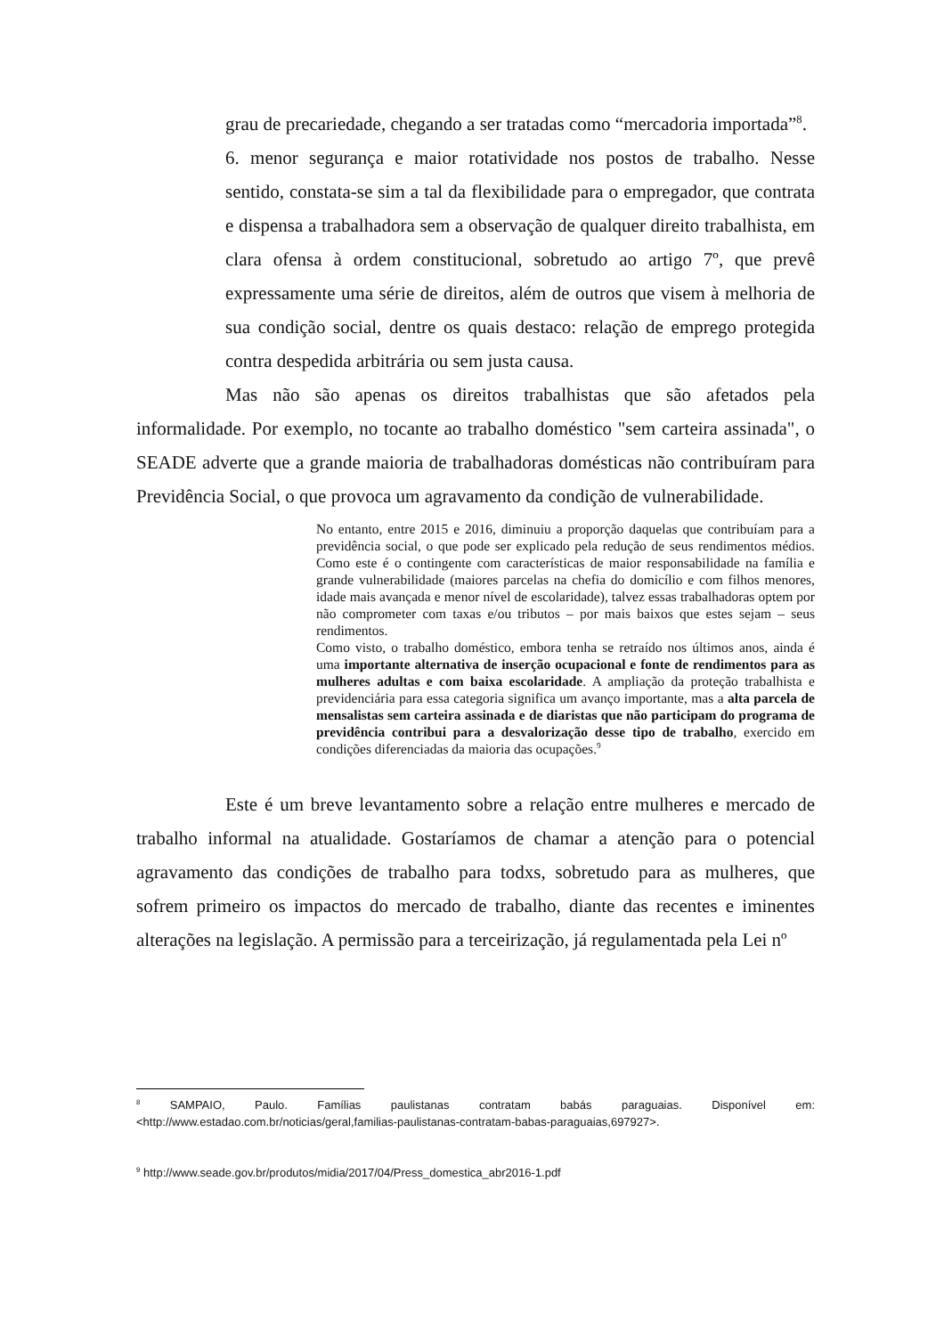grau de precariedade, chegando a ser tratadas como “mercadoria importada”<sup>8</sup>.
6. menor segurança e maior rotatividade nos postos de trabalho. Nesse sentido, constata-se sim a tal da flexibilidade para o empregador, que contrata e dispensa a trabalhadora sem a observação de qualquer direito trabalhista, em clara ofensa à ordem constitucional, sobretudo ao artigo 7º, que prevê expressamente uma série de direitos, além de outros que visem à melhoria de sua condição social, dentre os quais destaco: relação de emprego protegida contra despedida arbitrária ou sem justa causa.
Mas não são apenas os direitos trabalhistas que são afetados pela informalidade. Por exemplo, no tocante ao trabalho doméstico "sem carteira assinada", o SEADE adverte que a grande maioria de trabalhadoras domésticas não contribuíram para Previdência Social, o que provoca um agravamento da condição de vulnerabilidade.
No entanto, entre 2015 e 2016, diminuiu a proporção daquelas que contribuíam para a previdência social, o que pode ser explicado pela redução de seus rendimentos médios. Como este é o contingente com características de maior responsabilidade na família e grande vulnerabilidade (maiores parcelas na chefia do domicílio e com filhos menores, idade mais avançada e menor nível de escolaridade), talvez essas trabalhadoras optem por não comprometer com taxas e/ou tributos – por mais baixos que estes sejam – seus rendimentos.
Como visto, o trabalho doméstico, embora tenha se retraído nos últimos anos, ainda é uma importante alternativa de inserção ocupacional e fonte de rendimentos para as mulheres adultas e com baixa escolaridade. A ampliação da proteção trabalhista e previdenciária para essa categoria significa um avanço importante, mas a alta parcela de mensalistas sem carteira assinada e de diaristas que não participam do programa de previdência contribui para a desvalorização desse tipo de trabalho, exercido em condições diferenciadas da maioria das ocupações.<sup>9</sup>
Este é um breve levantamento sobre a relação entre mulheres e mercado de trabalho informal na atualidade. Gostaríamos de chamar a atenção para o potencial agravamento das condições de trabalho para todxs, sobretudo para as mulheres, que sofrem primeiro os impactos do mercado de trabalho, diante das recentes e iminentes alterações na legislação. A permissão para a terceirização, já regulamentada pela Lei nº
<sup>8</sup> SAMPAIO, Paulo. Famílias paulistanas contratam babás paraguaias. Disponível em: <http://www.estadao.com.br/noticias/geral,familias-paulistanas-contratam-babas-paraguaias,697927>.
<sup>9</sup> http://www.seade.gov.br/produtos/midia/2017/04/Press_domestica_abr2016-1.pdf